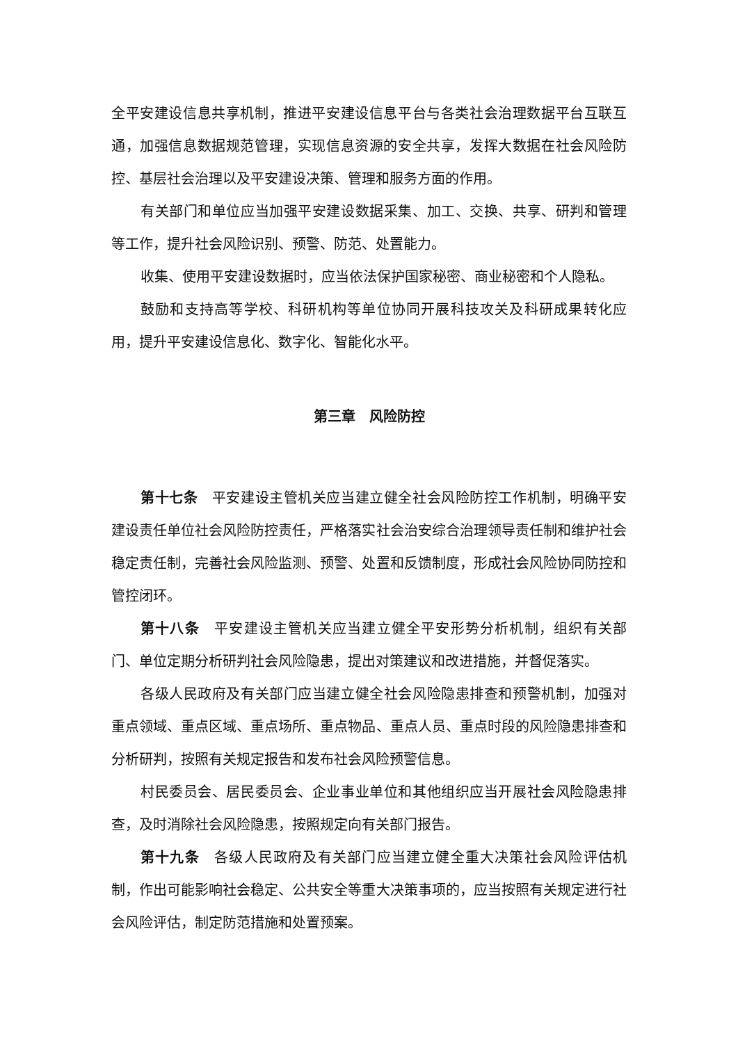全平安建设信息共享机制，推进平安建设信息平台与各类社会治理数据平台互联互通，加强信息数据规范管理，实现信息资源的安全共享，发挥大数据在社会风险防控、基层社会治理以及平安建设决策、管理和服务方面的作用。
有关部门和单位应当加强平安建设数据采集、加工、交换、共享、研判和管理等工作，提升社会风险识别、预警、防范、处置能力。
收集、使用平安建设数据时，应当依法保护国家秘密、商业秘密和个人隐私。
鼓励和支持高等学校、科研机构等单位协同开展科技攻关及科研成果转化应用，提升平安建设信息化、数字化、智能化水平。
第三章　风险防控
第十七条　平安建设主管机关应当建立健全社会风险防控工作机制，明确平安建设责任单位社会风险防控责任，严格落实社会治安综合治理领导责任制和维护社会稳定责任制，完善社会风险监测、预警、处置和反馈制度，形成社会风险协同防控和管控闭环。
第十八条　平安建设主管机关应当建立健全平安形势分析机制，组织有关部门、单位定期分析研判社会风险隐患，提出对策建议和改进措施，并督促落实。
各级人民政府及有关部门应当建立健全社会风险隐患排查和预警机制，加强对重点领域、重点区域、重点场所、重点物品、重点人员、重点时段的风险隐患排查和分析研判，按照有关规定报告和发布社会风险预警信息。
村民委员会、居民委员会、企业事业单位和其他组织应当开展社会风险隐患排查，及时消除社会风险隐患，按照规定向有关部门报告。
第十九条　各级人民政府及有关部门应当建立健全重大决策社会风险评估机制，作出可能影响社会稳定、公共安全等重大决策事项的，应当按照有关规定进行社会风险评估，制定防范措施和处置预案。